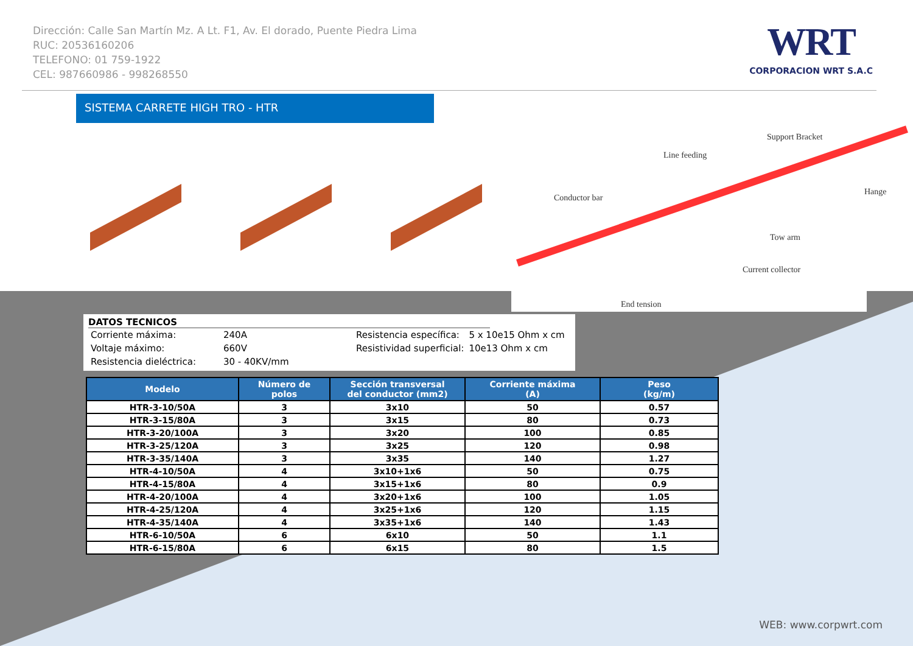Dirección: Calle San Martín Mz. A Lt. F1, Av. El dorado, Puente Piedra Lima
RUC: 20536160206
TELEFONO: 01 759-1922
CEL: 987660986 - 998268550
WRT
CORPORACION WRT S.A.C
SISTEMA CARRETE HIGH TRO - HTR
Support Bracket
Line feeding
Hange
Conductor bar
Tow arm
Current collector
End tension
DATOS TECNICOS
| Corriente máxima: | 240A | Resistencia específica: | 5 x 10e15 Ohm x cm |
| Voltaje máximo: | 660V | Resistividad superficial: | 10e13 Ohm x cm |
| Resistencia dieléctrica: | 30 - 40KV/mm | | |
| Modelo | Número de polos | Sección transversal del conductor (mm2) | Corriente máxima (A) | Peso (kg/m) |
| --- | --- | --- | --- | --- |
| HTR-3-10/50A | 3 | 3x10 | 50 | 0.57 |
| HTR-3-15/80A | 3 | 3x15 | 80 | 0.73 |
| HTR-3-20/100A | 3 | 3x20 | 100 | 0.85 |
| HTR-3-25/120A | 3 | 3x25 | 120 | 0.98 |
| HTR-3-35/140A | 3 | 3x35 | 140 | 1.27 |
| HTR-4-10/50A | 4 | 3x10+1x6 | 50 | 0.75 |
| HTR-4-15/80A | 4 | 3x15+1x6 | 80 | 0.9 |
| HTR-4-20/100A | 4 | 3x20+1x6 | 100 | 1.05 |
| HTR-4-25/120A | 4 | 3x25+1x6 | 120 | 1.15 |
| HTR-4-35/140A | 4 | 3x35+1x6 | 140 | 1.43 |
| HTR-6-10/50A | 6 | 6x10 | 50 | 1.1 |
| HTR-6-15/80A | 6 | 6x15 | 80 | 1.5 |
WEB: www.corpwrt.com